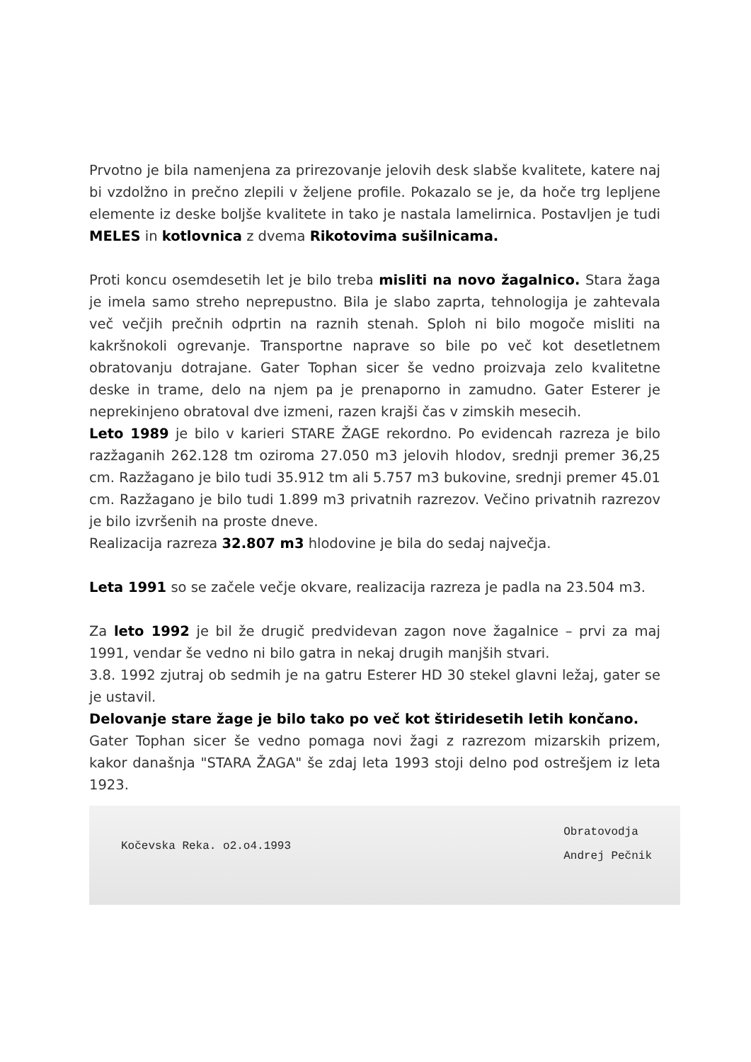Prvotno je bila namenjena za prirezovanje jelovih desk slabše kvalitete, katere naj bi vzdolžno in prečno zlepili v željene profile. Pokazalo se je, da hoče trg lepljene elemente iz deske boljše kvalitete in tako je nastala lamelirnica. Postavljen je tudi MELES in kotlovnica z dvema Rikotovima sušilnicama.
Proti koncu osemdesetih let je bilo treba misliti na novo žagalnico. Stara žaga je imela samo streho neprepustno. Bila je slabo zaprta, tehnologija je zahtevala več večjih prečnih odprtin na raznih stenah. Sploh ni bilo mogoče misliti na kakršnokoli ogrevanje. Transportne naprave so bile po več kot desetletnem obratovanju dotrajane. Gater Tophan sicer še vedno proizvaja zelo kvalitetne deske in trame, delo na njem pa je prenaporno in zamudno. Gater Esterer je neprekinjeno obratoval dve izmeni, razen krajši čas v zimskih mesecih.
Leto 1989 je bilo v karieri STARE ŽAGE rekordno. Po evidencah razreza je bilo razžaganih 262.128 tm oziroma 27.050 m3 jelovih hlodov, srednji premer 36,25 cm. Razžagano je bilo tudi 35.912 tm ali 5.757 m3 bukovine, srednji premer 45.01 cm. Razžagano je bilo tudi 1.899 m3 privatnih razrezov. Večino privatnih razrezov je bilo izvršenih na proste dneve.
Realizacija razreza 32.807 m3 hlodovine je bila do sedaj največja.
Leta 1991 so se začele večje okvare, realizacija razreza je padla na 23.504 m3.
Za leto 1992 je bil že drugič predvidevan zagon nove žagalnice – prvi za maj 1991, vendar še vedno ni bilo gatra in nekaj drugih manjših stvari.
3.8. 1992 zjutraj ob sedmih je na gatru Esterer HD 30 stekel glavni ležaj, gater se je ustavil.
Delovanje stare žage je bilo tako po več kot štiridesetih letih končano.
Gater Tophan sicer še vedno pomaga novi žagi z razrezom mizarskih prizem, kakor današnja "STARA ŽAGA" še zdaj leta 1993 stoji delno pod ostrešjem iz leta 1923.
Kočevska Reka. o2.o4.1993
Obratovodja
Andrej Pečnik